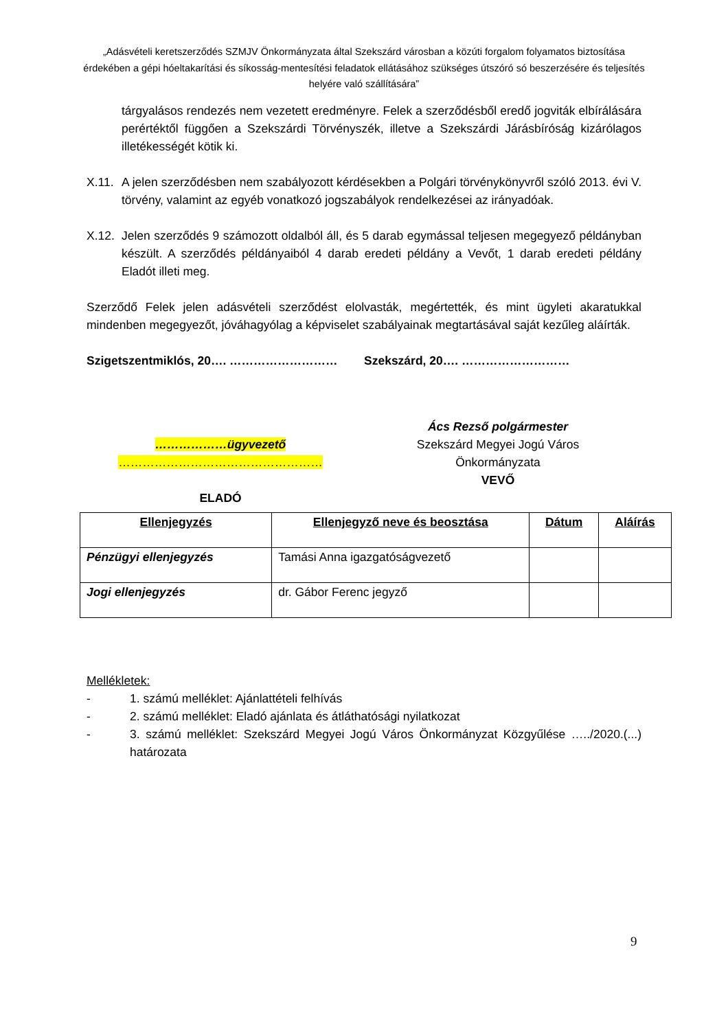„Adásvételi keretszerződés SZMJV Önkormányzata által Szekszárd városban a közúti forgalom folyamatos biztosítása érdekében a gépi hóeltakarítási és síkosság-mentesítési feladatok ellátásához szükséges útszóró só beszerzésére és teljesítés helyére való szállítására”
tárgyalásos rendezés nem vezetett eredményre. Felek a szerződésből eredő jogviták elbírálására perértéktől függően a Szekszárdi Törvényszék, illetve a Szekszárdi Járásbíróság kizárólagos illetékességét kötik ki.
X.11.
A jelen szerződésben nem szabályozott kérdésekben a Polgári törvénykönyvről szóló 2013. évi V. törvény, valamint az egyéb vonatkozó jogszabályok rendelkezései az irányadóak.
X.12.
Jelen szerződés 9 számozott oldalból áll, és 5 darab egymással teljesen megegyező példányban készült. A szerződés példányaiból 4 darab eredeti példány a Vevőt, 1 darab eredeti példány Eladót illeti meg.
Szerződő Felek jelen adásvételi szerződést elolvasták, megértették, és mint ügyleti akaratukkal mindenben megegyezőt, jóváhagyólag a képviselet szabályainak megtartásával saját kezűleg aláírták.
Szigetszentmiklós, 20…. ……………………… Szekszárd, 20…. ………………………
………………ügyvezető
……………………………………………
ELADÓ
Ács Rezső polgármester
Szekszárd Megyei Jogú Város
Önkormányzata
VEVŐ
| Ellenjegyzés | Ellenjegyző neve és beosztása | Dátum | Aláírás |
| --- | --- | --- | --- |
| Pénzügyi ellenjegyzés | Tamási Anna igazgatóságvezető | | |
| Jogi ellenjegyzés | dr. Gábor Ferenc jegyző | | |
Mellékletek:
- 1. számú melléklet: Ajánlattételi felhívás
- 2. számú melléklet: Eladó ajánlata és átláthatósági nyilatkozat
- 3. számú melléklet: Szekszárd Megyei Jogú Város Önkormányzat Közgyűlése …../2020.(...) határozata
9